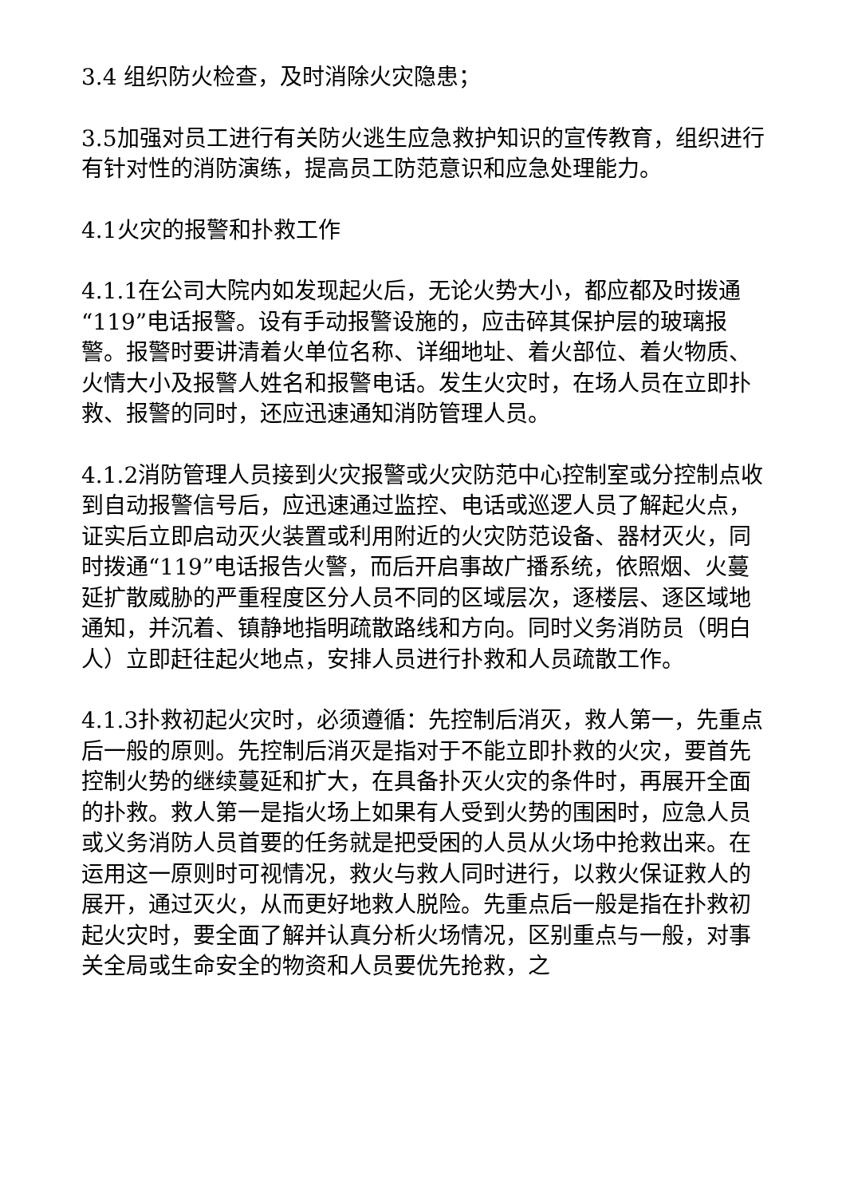3.4 组织防火检查，及时消除火灾隐患；
3.5加强对员工进行有关防火逃生应急救护知识的宣传教育，组织进行有针对性的消防演练，提高员工防范意识和应急处理能力。
4.1火灾的报警和扑救工作
4.1.1在公司大院内如发现起火后，无论火势大小，都应都及时拨通“119”电话报警。设有手动报警设施的，应击碎其保护层的玻璃报警。报警时要讲清着火单位名称、详细地址、着火部位、着火物质、火情大小及报警人姓名和报警电话。发生火灾时，在场人员在立即扑救、报警的同时，还应迅速通知消防管理人员。
4.1.2消防管理人员接到火灾报警或火灾防范中心控制室或分控制点收到自动报警信号后，应迅速通过监控、电话或巡逻人员了解起火点，证实后立即启动灭火装置或利用附近的火灾防范设备、器材灭火，同时拨通“119”电话报告火警，而后开启事故广播系统，依照烟、火蔓延扩散威胁的严重程度区分人员不同的区域层次，逐楼层、逐区域地通知，并沉着、镇静地指明疏散路线和方向。同时义务消防员（明白人）立即赶往起火地点，安排人员进行扑救和人员疏散工作。
4.1.3扑救初起火灾时，必须遵循：先控制后消灭，救人第一，先重点后一般的原则。先控制后消灭是指对于不能立即扑救的火灾，要首先控制火势的继续蔓延和扩大，在具备扑灭火灾的条件时，再展开全面的扑救。救人第一是指火场上如果有人受到火势的围困时，应急人员或义务消防人员首要的任务就是把受困的人员从火场中抢救出来。在运用这一原则时可视情况，救火与救人同时进行，以救火保证救人的展开，通过灭火，从而更好地救人脱险。先重点后一般是指在扑救初起火灾时，要全面了解并认真分析火场情况，区别重点与一般，对事关全局或生命安全的物资和人员要优先抢救，之